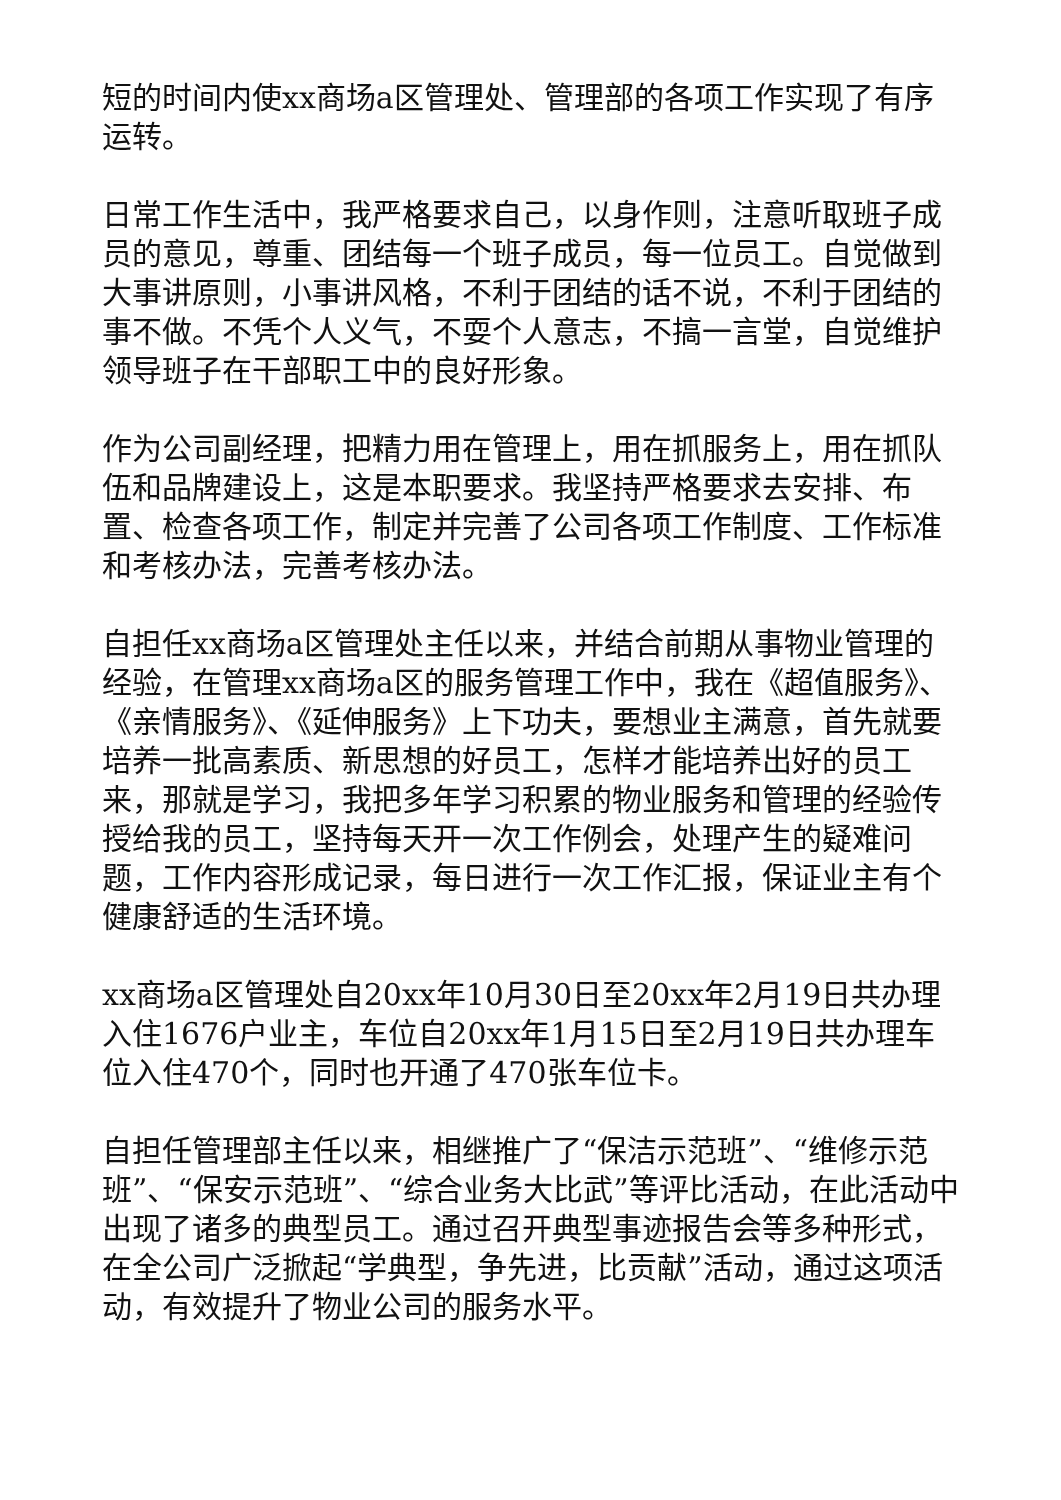短的时间内使xx商场a区管理处、管理部的各项工作实现了有序运转。
日常工作生活中，我严格要求自己，以身作则，注意听取班子成员的意见，尊重、团结每一个班子成员，每一位员工。自觉做到大事讲原则，小事讲风格，不利于团结的话不说，不利于团结的事不做。不凭个人义气，不耍个人意志，不搞一言堂，自觉维护领导班子在干部职工中的良好形象。
作为公司副经理，把精力用在管理上，用在抓服务上，用在抓队伍和品牌建设上，这是本职要求。我坚持严格要求去安排、布置、检查各项工作，制定并完善了公司各项工作制度、工作标准和考核办法，完善考核办法。
自担任xx商场a区管理处主任以来，并结合前期从事物业管理的经验，在管理xx商场a区的服务管理工作中，我在《超值服务》、《亲情服务》、《延伸服务》上下功夫，要想业主满意，首先就要培养一批高素质、新思想的好员工，怎样才能培养出好的员工来，那就是学习，我把多年学习积累的物业服务和管理的经验传授给我的员工，坚持每天开一次工作例会，处理产生的疑难问题，工作内容形成记录，每日进行一次工作汇报，保证业主有个健康舒适的生活环境。
xx商场a区管理处自20xx年10月30日至20xx年2月19日共办理入住1676户业主，车位自20xx年1月15日至2月19日共办理车位入住470个，同时也开通了470张车位卡。
自担任管理部主任以来，相继推广了“保洁示范班”、“维修示范班”、“保安示范班”、“综合业务大比武”等评比活动，在此活动中出现了诸多的典型员工。通过召开典型事迹报告会等多种形式，在全公司广泛掀起“学典型，争先进，比贡献”活动，通过这项活动，有效提升了物业公司的服务水平。